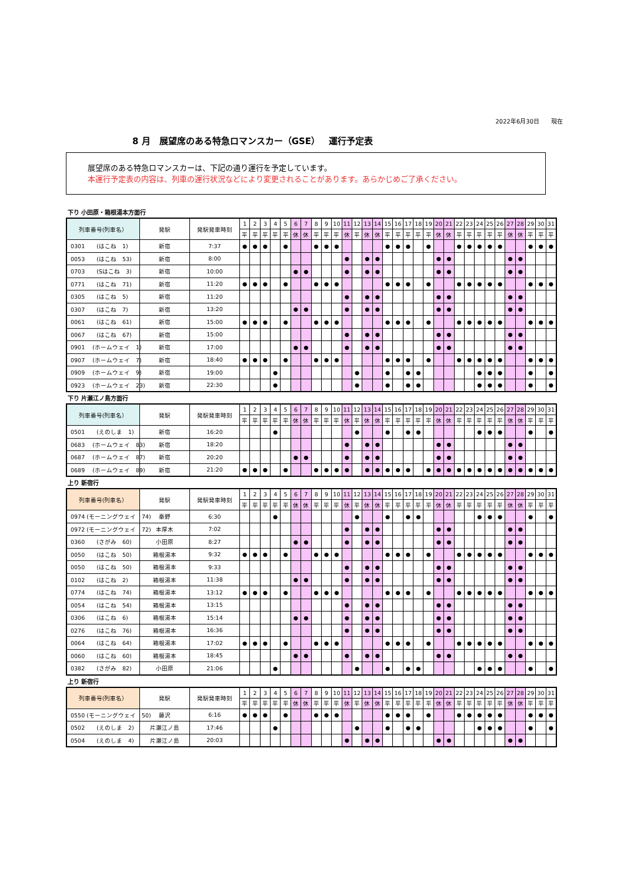2022年6月30日　　現在
8 月　展望席のある特急ロマンスカー（GSE）　運行予定表
展望席のある特急ロマンスカーは、下記の通り運行を予定しています。
本運行予定表の内容は、列車の運行状況などにより変更されることがあります。あらかじめご了承ください。
下り 小田原・箱根湯本方面行
| 列車番号(列車名） | 発駅 | 発駅発車時刻 | 1 | 2 | 3 | 4 | 5 | 6 | 7 | 8 | 9 | 10 | 11 | 12 | 13 | 14 | 15 | 16 | 17 | 18 | 19 | 20 | 21 | 22 | 23 | 24 | 25 | 26 | 27 | 28 | 29 | 30 | 31 |
| --- | --- | --- | --- | --- | --- | --- | --- | --- | --- | --- | --- | --- | --- | --- | --- | --- | --- | --- | --- | --- | --- | --- | --- | --- | --- | --- | --- | --- | --- | --- | --- | --- | --- |
| | | | 平 | 平 | 平 | 平 | 平 | 休 | 休 | 平 | 平 | 平 | 休 | 平 | 休 | 休 | 平 | 平 | 平 | 平 | 平 | 休 | 休 | 平 | 平 | 平 | 平 | 平 | 休 | 休 | 平 | 平 | 平 |
| 0301 (はこね 1) | 新宿 | 7:37 | ● | ● | ● | | ● | | | ● | ● | ● | | | | | ● | ● | ● | | ● | | | ● | ● | ● | ● | ● | | | ● | ● | ● |
| 0053 (はこね 53) | 新宿 | 8:00 | | | | | | | | | | | ● | | ● | ● | | | | | | ● | ● | | | | | | ● | ● | | | |
| 0703 (Sはこね 3) | 新宿 | 10:00 | | | | | | ● | ● | | | | ● | | ● | ● | | | | | | ● | ● | | | | | | ● | ● | | | |
| 0771 (はこね 71) | 新宿 | 11:20 | ● | ● | ● | | ● | | | ● | ● | ● | | | | | ● | ● | ● | | ● | | | ● | ● | ● | ● | ● | | | ● | ● | ● |
| 0305 (はこね 5) | 新宿 | 11:20 | | | | | | | | | | | ● | | ● | ● | | | | | | ● | ● | | | | | | ● | ● | | | |
| 0307 (はこね 7) | 新宿 | 13:20 | | | | | | ● | ● | | | | ● | | ● | ● | | | | | | ● | ● | | | | | | ● | ● | | | |
| 0061 (はこね 61) | 新宿 | 15:00 | ● | ● | ● | | ● | | | ● | ● | ● | | | | | ● | ● | ● | | ● | | | ● | ● | ● | ● | ● | | | ● | ● | ● |
| 0067 (はこね 67) | 新宿 | 15:00 | | | | | | | | | | | ● | | ● | ● | | | | | | ● | ● | | | | | | ● | ● | | | |
| 0901 (ホームウェイ 1) | 新宿 | 17:00 | | | | | | ● | ● | | | | ● | | ● | ● | | | | | | ● | ● | | | | | | ● | ● | | | |
| 0907 (ホームウェイ 7) | 新宿 | 18:40 | ● | ● | ● | | ● | | | ● | ● | ● | | | | | ● | ● | ● | | ● | | | ● | ● | ● | ● | ● | | | ● | ● | ● |
| 0909 (ホームウェイ 9) | 新宿 | 19:00 | | | | ● | | | | | | | | ● | | | ● | | ● | ● | | | | | | ● | ● | ● | | | ● | | ● |
| 0923 (ホームウェイ 23) | 新宿 | 22:30 | | | | ● | | | | | | | | ● | | | ● | | ● | ● | | | | | | ● | ● | ● | | | ● | | ● |
下り 片瀬江ノ島方面行
| 列車番号(列車名） | 発駅 | 発駅発車時刻 | 1 | 2 | 3 | 4 | 5 | 6 | 7 | 8 | 9 | 10 | 11 | 12 | 13 | 14 | 15 | 16 | 17 | 18 | 19 | 20 | 21 | 22 | 23 | 24 | 25 | 26 | 27 | 28 | 29 | 30 | 31 |
| --- | --- | --- | --- | --- | --- | --- | --- | --- | --- | --- | --- | --- | --- | --- | --- | --- | --- | --- | --- | --- | --- | --- | --- | --- | --- | --- | --- | --- | --- | --- | --- | --- | --- |
| | | | 平 | 平 | 平 | 平 | 平 | 休 | 休 | 平 | 平 | 平 | 休 | 平 | 休 | 休 | 平 | 平 | 平 | 平 | 平 | 休 | 休 | 平 | 平 | 平 | 平 | 平 | 休 | 休 | 平 | 平 | 平 |
| 0501 (えのしま 1) | 新宿 | 16:20 | | | | ● | | | | | | | | ● | | | ● | | ● | ● | | | | | | ● | ● | ● | | | ● | | ● |
| 0683 (ホームウェイ 83) | 新宿 | 18:20 | | | | | | | | | | | ● | | ● | ● | | | | | | ● | ● | | | | | | ● | ● | | | |
| 0687 (ホームウェイ 87) | 新宿 | 20:20 | | | | | | ● | ● | | | | ● | | ● | ● | | | | | | ● | ● | | | | | | ● | ● | | | |
| 0689 (ホームウェイ 89) | 新宿 | 21:20 | ● | ● | ● | | ● | | | ● | ● | ● | ● | | ● | ● | ● | ● | ● | | ● | ● | ● | ● | ● | ● | ● | ● | ● | ● | ● | ● | ● |
上り 新宿行
| 列車番号(列車名） | 発駅 | 発駅発車時刻 | 1 | 2 | 3 | 4 | 5 | 6 | 7 | 8 | 9 | 10 | 11 | 12 | 13 | 14 | 15 | 16 | 17 | 18 | 19 | 20 | 21 | 22 | 23 | 24 | 25 | 26 | 27 | 28 | 29 | 30 | 31 |
| --- | --- | --- | --- | --- | --- | --- | --- | --- | --- | --- | --- | --- | --- | --- | --- | --- | --- | --- | --- | --- | --- | --- | --- | --- | --- | --- | --- | --- | --- | --- | --- | --- | --- |
| | | | 平 | 平 | 平 | 平 | 平 | 休 | 休 | 平 | 平 | 平 | 休 | 平 | 休 | 休 | 平 | 平 | 平 | 平 | 平 | 休 | 休 | 平 | 平 | 平 | 平 | 平 | 休 | 休 | 平 | 平 | 平 |
| 0974 (モーニングウェイ 74) | 秦野 | 6:30 | | | | ● | | | | | | | | ● | | | ● | | ● | ● | | | | | | ● | ● | ● | | | ● | | ● |
| 0972 (モーニングウェイ 72) | 本厚木 | 7:02 | | | | | | | | | | | ● | | ● | ● | | | | | | ● | ● | | | | | | ● | ● | | | |
| 0360 (さがみ 60) | 小田原 | 8:27 | | | | | | ● | ● | | | | ● | | ● | ● | | | | | | ● | ● | | | | | | ● | ● | | | |
| 0050 (はこね 50) | 箱根湯本 | 9:32 | ● | ● | ● | | ● | | | ● | ● | ● | | | | | ● | ● | ● | | ● | | | ● | ● | ● | ● | ● | | | ● | ● | ● |
| 0050 (はこね 50) | 箱根湯本 | 9:33 | | | | | | | | | | | ● | | ● | ● | | | | | | ● | ● | | | | | | ● | ● | | | |
| 0102 (はこね 2) | 箱根湯本 | 11:38 | | | | | | ● | ● | | | | ● | | ● | ● | | | | | | ● | ● | | | | | | ● | ● | | | |
| 0774 (はこね 74) | 箱根湯本 | 13:12 | ● | ● | ● | | ● | | | ● | ● | ● | | | | | ● | ● | ● | | ● | | | ● | ● | ● | ● | ● | | | ● | ● | ● |
| 0054 (はこね 54) | 箱根湯本 | 13:15 | | | | | | | | | | | ● | | ● | ● | | | | | | ● | ● | | | | | | ● | ● | | | |
| 0306 (はこね 6) | 箱根湯本 | 15:14 | | | | | | ● | ● | | | | ● | | ● | ● | | | | | | ● | ● | | | | | | ● | ● | | | |
| 0276 (はこね 76) | 箱根湯本 | 16:36 | | | | | | | | | | | ● | | ● | ● | | | | | | ● | ● | | | | | | ● | ● | | | |
| 0064 (はこね 64) | 箱根湯本 | 17:02 | ● | ● | ● | | ● | | | ● | ● | ● | | | | | ● | ● | ● | | ● | | | ● | ● | ● | ● | ● | | | ● | ● | ● |
| 0060 (はこね 60) | 箱根湯本 | 18:45 | | | | | | ● | ● | | | | ● | | ● | ● | | | | | | ● | ● | | | | | | ● | ● | | | |
| 0382 (さがみ 82) | 小田原 | 21:06 | | | | ● | | | | | | | | ● | | | ● | | ● | ● | | | | | | ● | ● | ● | | | ● | | ● |
上り 新宿行
| 列車番号(列車名） | 発駅 | 発駅発車時刻 | 1 | 2 | 3 | 4 | 5 | 6 | 7 | 8 | 9 | 10 | 11 | 12 | 13 | 14 | 15 | 16 | 17 | 18 | 19 | 20 | 21 | 22 | 23 | 24 | 25 | 26 | 27 | 28 | 29 | 30 | 31 |
| --- | --- | --- | --- | --- | --- | --- | --- | --- | --- | --- | --- | --- | --- | --- | --- | --- | --- | --- | --- | --- | --- | --- | --- | --- | --- | --- | --- | --- | --- | --- | --- | --- | --- |
| | | | 平 | 平 | 平 | 平 | 平 | 休 | 休 | 平 | 平 | 平 | 休 | 平 | 休 | 休 | 平 | 平 | 平 | 平 | 平 | 休 | 休 | 平 | 平 | 平 | 平 | 平 | 休 | 休 | 平 | 平 | 平 |
| 0550 (モーニングウェイ 50) | 藤沢 | 6:16 | ● | ● | ● | | ● | | | ● | ● | ● | | | | | ● | ● | ● | | ● | | | ● | ● | ● | ● | ● | | | ● | ● | ● |
| 0502 (えのしま 2) | 片瀬江ノ島 | 17:46 | | | | ● | | | | | | | | ● | | | ● | | ● | ● | | | | | | ● | ● | ● | | | ● | | ● |
| 0504 (えのしま 4) | 片瀬江ノ島 | 20:03 | | | | | | | | | | | ● | | ● | ● | | | | | | ● | ● | | | | | | ● | ● | | | |